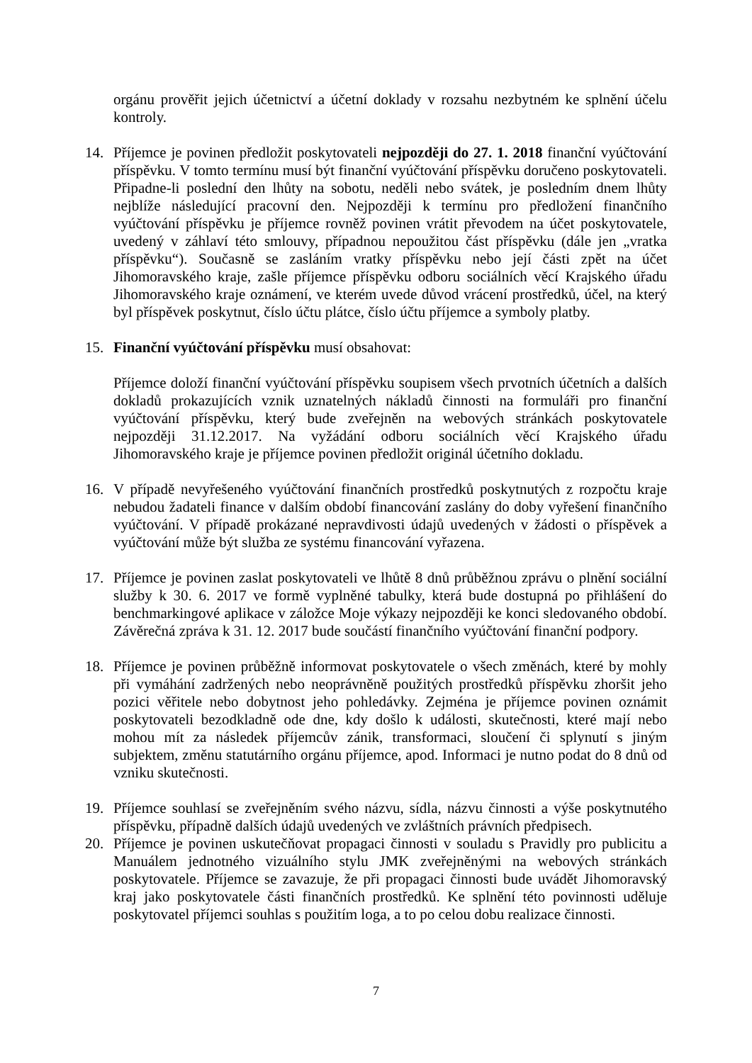orgánu prověřit jejich účetnictví a účetní doklady v rozsahu nezbytném ke splnění účelu kontroly.
14. Příjemce je povinen předložit poskytovateli nejpozději do 27. 1. 2018 finanční vyúčtování příspěvku. V tomto termínu musí být finanční vyúčtování příspěvku doručeno poskytovateli. Připadne-li poslední den lhůty na sobotu, neděli nebo svátek, je posledním dnem lhůty nejblíže následující pracovní den. Nejpozději k termínu pro předložení finančního vyúčtování příspěvku je příjemce rovněž povinen vrátit převodem na účet poskytovatele, uvedený v záhlaví této smlouvy, případnou nepoužitou část příspěvku (dále jen „vratka příspěvku“). Současně se zasláním vratky příspěvku nebo její části zpět na účet Jihomoravského kraje, zašle příjemce příspěvku odboru sociálních věcí Krajského úřadu Jihomoravského kraje oznámení, ve kterém uvede důvod vrácení prostředků, účel, na který byl příspěvek poskytnut, číslo účtu plátce, číslo účtu příjemce a symboly platby.
15. Finanční vyúčtování příspěvku musí obsahovat:
Příjemce doloží finanční vyúčtování příspěvku soupisem všech prvotních účetních a dalších dokladů prokazujících vznik uznatelných nákladů činnosti na formuláři pro finanční vyúčtování příspěvku, který bude zveřejněn na webových stránkách poskytovatele nejpozději 31.12.2017. Na vyžádání odboru sociálních věcí Krajského úřadu Jihomoravského kraje je příjemce povinen předložit originál účetního dokladu.
16. V případě nevyřešeného vyúčtování finančních prostředků poskytnutých z rozpočtu kraje nebudou žadateli finance v dalším období financování zaslány do doby vyřešení finančního vyúčtování. V případě prokázané nepravdivosti údajů uvedených v žádosti o příspěvek a vyúčtování může být služba ze systému financování vyřazena.
17. Příjemce je povinen zaslat poskytovateli ve lhůtě 8 dnů průběžnou zprávu o plnění sociální služby k 30. 6. 2017 ve formě vyplněné tabulky, která bude dostupná po přihlášení do benchmarkingové aplikace v záložce Moje výkazy nejpozději ke konci sledovaného období. Závěrečná zpráva k 31. 12. 2017 bude součástí finančního vyúčtování finanční podpory.
18. Příjemce je povinen průběžně informovat poskytovatele o všech změnách, které by mohly při vymáhání zadržených nebo neoprávněně použitých prostředků příspěvku zhoršit jeho pozici věřitele nebo dobytnost jeho pohledávky. Zejména je příjemce povinen oznámit poskytovateli bezodkladně ode dne, kdy došlo k události, skutečnosti, které mají nebo mohou mít za následek příjemcův zánik, transformaci, sloučení či splynutí s jiným subjektem, změnu statutárního orgánu příjemce, apod. Informaci je nutno podat do 8 dnů od vzniku skutečnosti.
19. Příjemce souhlasí se zveřejněním svého názvu, sídla, názvu činnosti a výše poskytnutého příspěvku, případně dalších údajů uvedených ve zvláštních právních předpisech.
20. Příjemce je povinen uskutečňovat propagaci činnosti v souladu s Pravidly pro publicitu a Manuálem jednotného vizuálního stylu JMK zveřejněnými na webových stránkách poskytovatele. Příjemce se zavazuje, že při propagaci činnosti bude uvádět Jihomoravský kraj jako poskytovatele části finančních prostředků. Ke splnění této povinnosti uděluje poskytovatel příjemci souhlas s použitím loga, a to po celou dobu realizace činnosti.
7